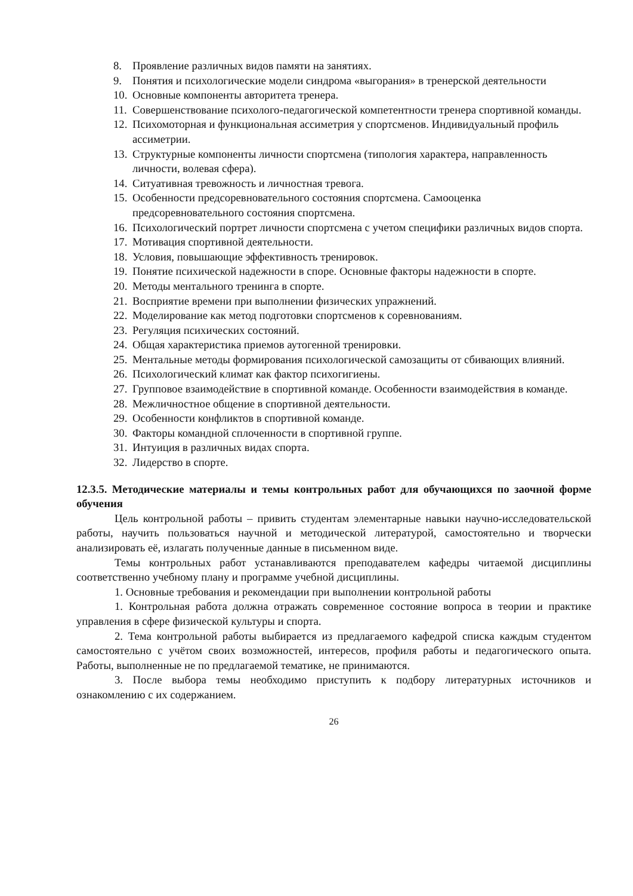8. Проявление различных видов памяти на занятиях.
9. Понятия и психологические модели синдрома «выгорания» в тренерской деятельности
10. Основные компоненты авторитета тренера.
11. Совершенствование психолого-педагогической компетентности тренера спортивной команды.
12. Психомоторная и функциональная ассиметрия у спортсменов. Индивидуальный профиль ассиметрии.
13. Структурные компоненты личности спортсмена (типология характера, направленность личности, волевая сфера).
14. Ситуативная тревожность и личностная тревога.
15. Особенности предсоревновательного состояния спортсмена. Самооценка предсоревновательного состояния спортсмена.
16. Психологический портрет личности спортсмена с учетом специфики различных видов спорта.
17. Мотивация спортивной деятельности.
18. Условия, повышающие эффективность тренировок.
19. Понятие психической надежности в споре. Основные факторы надежности в спорте.
20. Методы ментального тренинга в спорте.
21. Восприятие времени при выполнении физических упражнений.
22. Моделирование как метод подготовки спортсменов к соревнованиям.
23. Регуляция психических состояний.
24. Общая характеристика приемов аутогенной тренировки.
25. Ментальные методы формирования психологической самозащиты от сбивающих влияний.
26. Психологический климат как фактор психогигиены.
27. Групповое взаимодействие в спортивной команде. Особенности взаимодействия в команде.
28. Межличностное общение в спортивной деятельности.
29. Особенности конфликтов в спортивной команде.
30. Факторы командной сплоченности в спортивной группе.
31. Интуиция в различных видах спорта.
32. Лидерство в спорте.
12.3.5. Методические материалы и темы контрольных работ для обучающихся по заочной форме обучения
Цель контрольной работы – привить студентам элементарные навыки научно-исследовательской работы, научить пользоваться научной и методической литературой, самостоятельно и творчески анализировать её, излагать полученные данные в письменном виде.
Темы контрольных работ устанавливаются преподавателем кафедры читаемой дисциплины соответственно учебному плану и программе учебной дисциплины.
1. Основные требования и рекомендации при выполнении контрольной работы
1. Контрольная работа должна отражать современное состояние вопроса в теории и практике управления в сфере физической культуры и спорта.
2. Тема контрольной работы выбирается из предлагаемого кафедрой списка каждым студентом самостоятельно с учётом своих возможностей, интересов, профиля работы и педагогического опыта. Работы, выполненные не по предлагаемой тематике, не принимаются.
3. После выбора темы необходимо приступить к подбору литературных источников и ознакомлению с их содержанием.
26